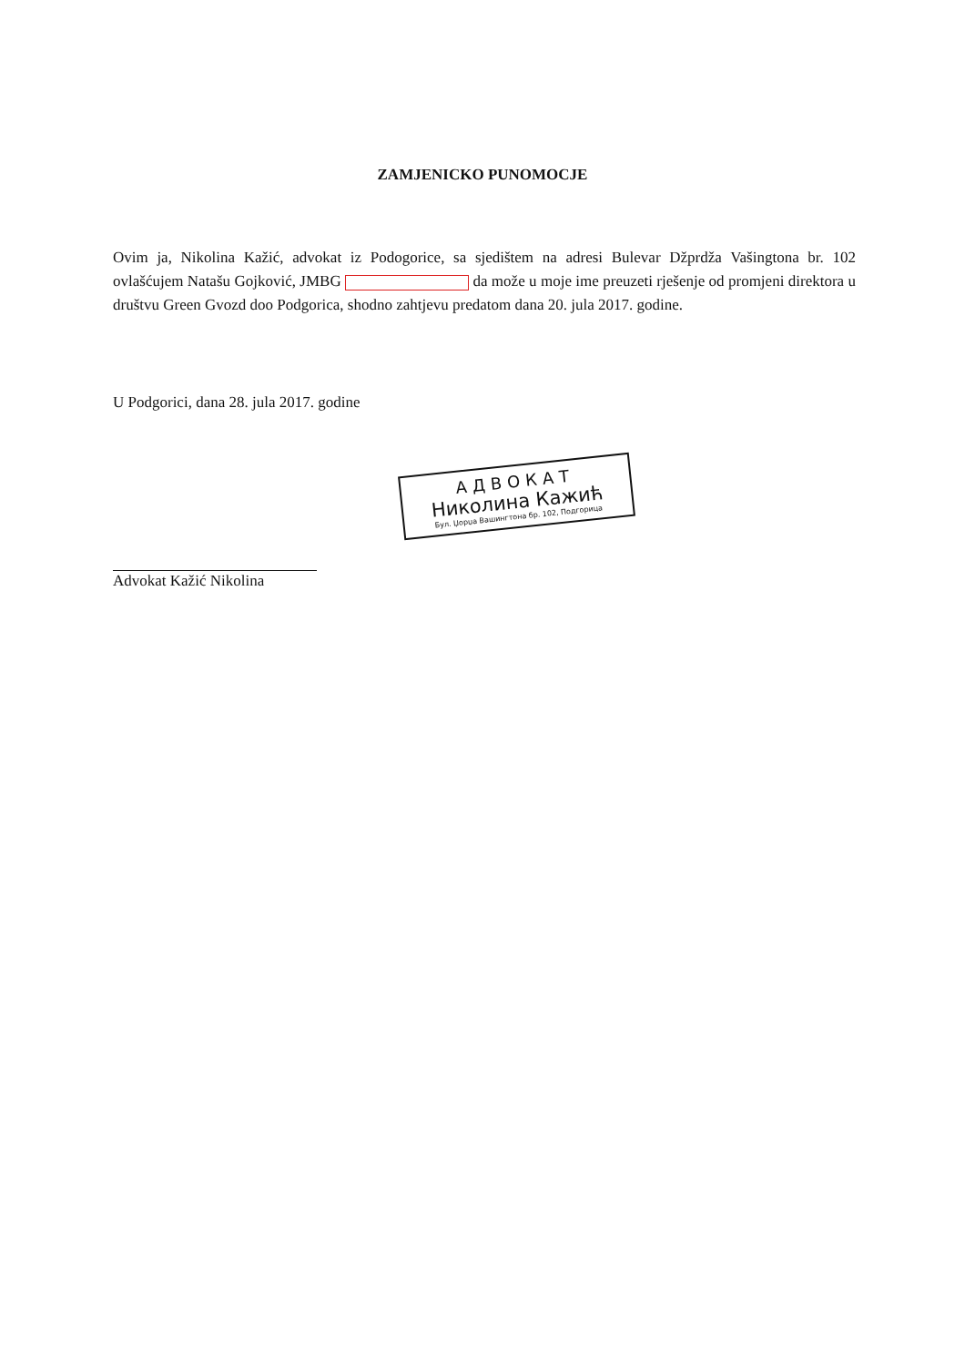ZAMJENICKO PUNOMOCJE
Ovim ja, Nikolina Kažić, advokat iz Podogorice, sa sjedištem na adresi Bulevar Džprdža Vašingtona br. 102 ovlašćujem Natašu Gojković, JMBG da može u moje ime preuzeti rješenje od promjeni direktora u društvu Green Gvozd doo Podgorica, shodno zahtjevu predatom dana 20. jula 2017. godine.
U Podgorici, dana 28. jula 2017. godine
АДВОКАТ
Николина Кажић
Бул. Џорџа Вашингтона бр. 102, Подгорица
Advokat Kažić Nikolina